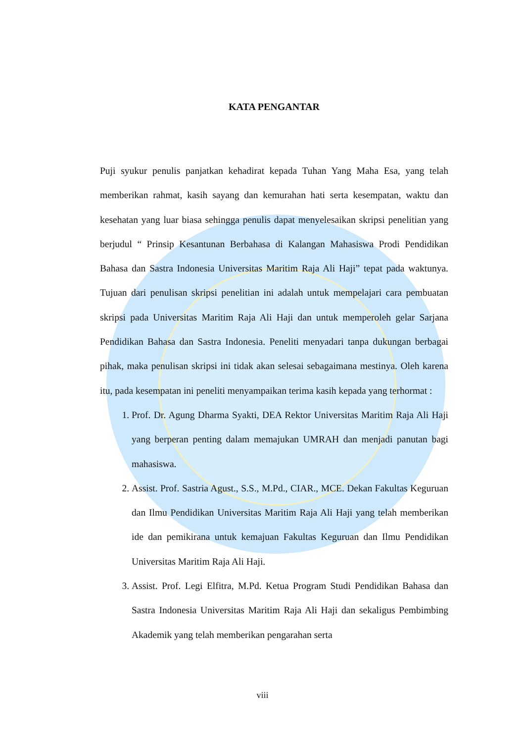KATA PENGANTAR
Puji syukur penulis panjatkan kehadirat kepada Tuhan Yang Maha Esa, yang telah memberikan rahmat, kasih sayang dan kemurahan hati serta kesempatan, waktu dan kesehatan yang luar biasa sehingga penulis dapat menyelesaikan skripsi penelitian yang berjudul “ Prinsip Kesantunan Berbahasa di Kalangan Mahasiswa Prodi Pendidikan Bahasa dan Sastra Indonesia Universitas Maritim Raja Ali Haji” tepat pada waktunya. Tujuan dari penulisan skripsi penelitian ini adalah untuk mempelajari cara pembuatan skripsi pada Universitas Maritim Raja Ali Haji dan untuk memperoleh gelar Sarjana Pendidikan Bahasa dan Sastra Indonesia. Peneliti menyadari tanpa dukungan berbagai pihak, maka penulisan skripsi ini tidak akan selesai sebagaimana mestinya. Oleh karena itu, pada kesempatan ini peneliti menyampaikan terima kasih kepada yang terhormat :
1. Prof. Dr. Agung Dharma Syakti, DEA Rektor Universitas Maritim Raja Ali Haji yang berperan penting dalam memajukan UMRAH dan menjadi panutan bagi mahasiswa.
2. Assist. Prof. Sastria Agust., S.S., M.Pd., CIAR., MCE. Dekan Fakultas Keguruan dan Ilmu Pendidikan Universitas Maritim Raja Ali Haji yang telah memberikan ide dan pemikirana untuk kemajuan Fakultas Keguruan dan Ilmu Pendidikan Universitas Maritim Raja Ali Haji.
3. Assist. Prof. Legi Elfitra, M.Pd. Ketua Program Studi Pendidikan Bahasa dan Sastra Indonesia Universitas Maritim Raja Ali Haji dan sekaligus Pembimbing Akademik yang telah memberikan pengarahan serta
viii